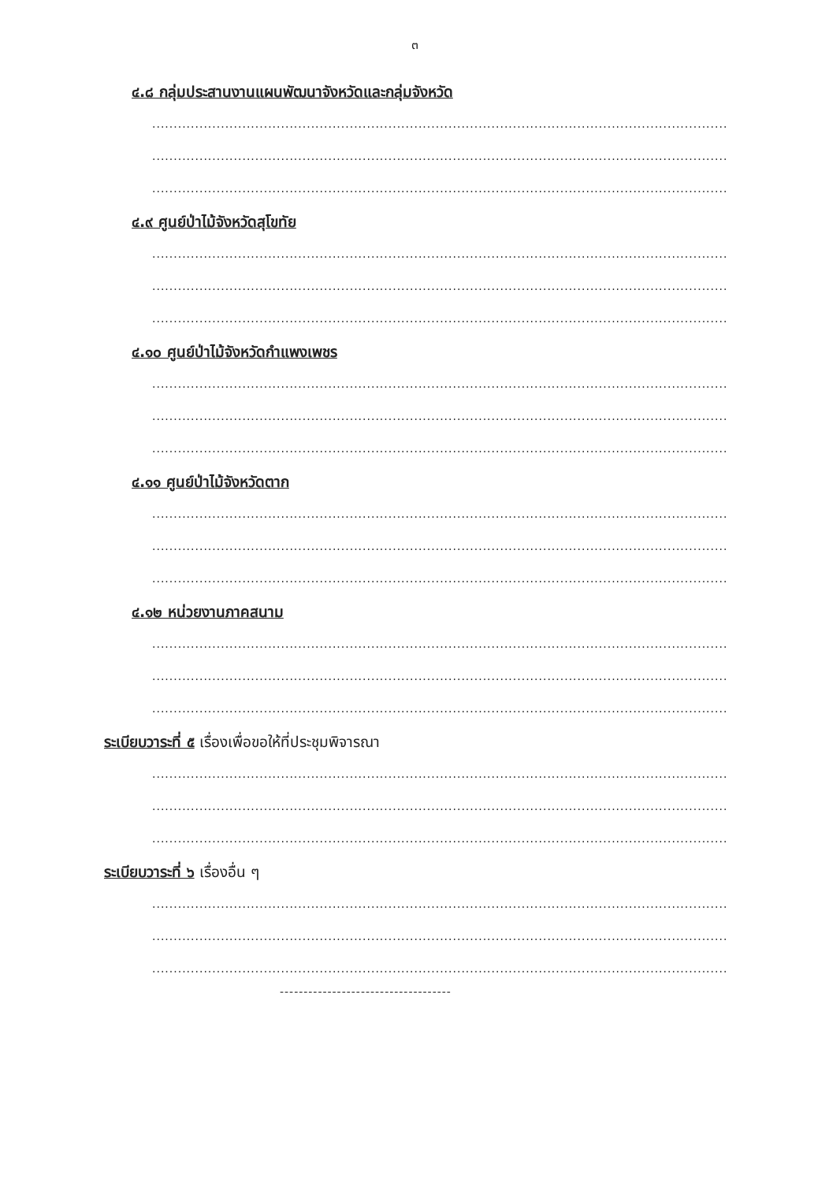๓
๔.๘ กลุ่มประสานงานแผนพัฒนาจังหวัดและกลุ่มจังหวัด
................................................................................................................................................
................................................................................................................................................
................................................................................................................................................
๔.๙ ศูนย์ป่าไม้จังหวัดสุโขทัย
................................................................................................................................................
................................................................................................................................................
................................................................................................................................................
๔.๑๐ ศูนย์ป่าไม้จังหวัดกำแพงเพชร
................................................................................................................................................
................................................................................................................................................
................................................................................................................................................
๔.๑๑ ศูนย์ป่าไม้จังหวัดตาก
................................................................................................................................................
................................................................................................................................................
................................................................................................................................................
๔.๑๒ หน่วยงานภาคสนาม
................................................................................................................................................
................................................................................................................................................
................................................................................................................................................
ระเบียบวาระที่ ๕ เรื่องเพื่อขอให้ที่ประชุมพิจารณา
................................................................................................................................................
................................................................................................................................................
................................................................................................................................................
ระเบียบวาระที่ ๖ เรื่องอื่น ๆ
................................................................................................................................................
................................................................................................................................................
................................................................................................................................................
------------------------------------